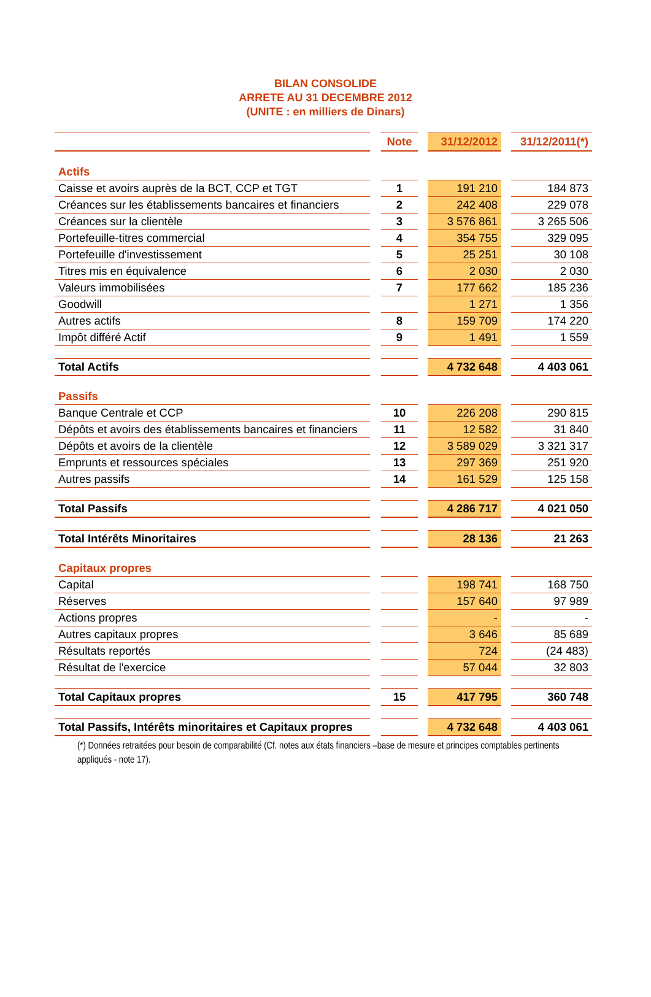BILAN CONSOLIDE
ARRETE AU 31 DECEMBRE 2012
(UNITE : en milliers de Dinars)
| | | Note | | 31/12/2012 | | 31/12/2011(*) |
| Actifs | | | | | | |
| Caisse et avoirs auprès de la BCT, CCP et TGT | | 1 | | 191 210 | | 184 873 |
| Créances sur les établissements bancaires et financiers | | 2 | | 242 408 | | 229 078 |
| Créances sur la clientèle | | 3 | | 3 576 861 | | 3 265 506 |
| Portefeuille-titres commercial | | 4 | | 354 755 | | 329 095 |
| Portefeuille d'investissement | | 5 | | 25 251 | | 30 108 |
| Titres mis en équivalence | | 6 | | 2 030 | | 2 030 |
| Valeurs immobilisées | | 7 | | 177 662 | | 185 236 |
| Goodwill | | | | 1 271 | | 1 356 |
| Autres actifs | | 8 | | 159 709 | | 174 220 |
| Impôt différé Actif | | 9 | | 1 491 | | 1 559 |
| Total Actifs | | | | 4 732 648 | | 4 403 061 |
| Passifs | | | | | | |
| Banque Centrale et CCP | | 10 | | 226 208 | | 290 815 |
| Dépôts et avoirs des établissements bancaires et financiers | | 11 | | 12 582 | | 31 840 |
| Dépôts et avoirs de la clientèle | | 12 | | 3 589 029 | | 3 321 317 |
| Emprunts et ressources spéciales | | 13 | | 297 369 | | 251 920 |
| Autres passifs | | 14 | | 161 529 | | 125 158 |
| Total Passifs | | | | 4 286 717 | | 4 021 050 |
| Total Intérêts Minoritaires | | | | 28 136 | | 21 263 |
| Capitaux propres | | | | | | |
| Capital | | | | 198 741 | | 168 750 |
| Réserves | | | | 157 640 | | 97 989 |
| Actions propres | | | | - | | - |
| Autres capitaux propres | | | | 3 646 | | 85 689 |
| Résultats reportés | | | | 724 | | (24 483) |
| Résultat de l'exercice | | | | 57 044 | | 32 803 |
| Total Capitaux propres | | 15 | | 417 795 | | 360 748 |
| Total Passifs, Intérêts minoritaires et Capitaux propres | | | | 4 732 648 | | 4 403 061 |
(*) Données retraitées pour besoin de comparabilité (Cf. notes aux états financiers –base de mesure et principes comptables pertinents appliqués - note 17).